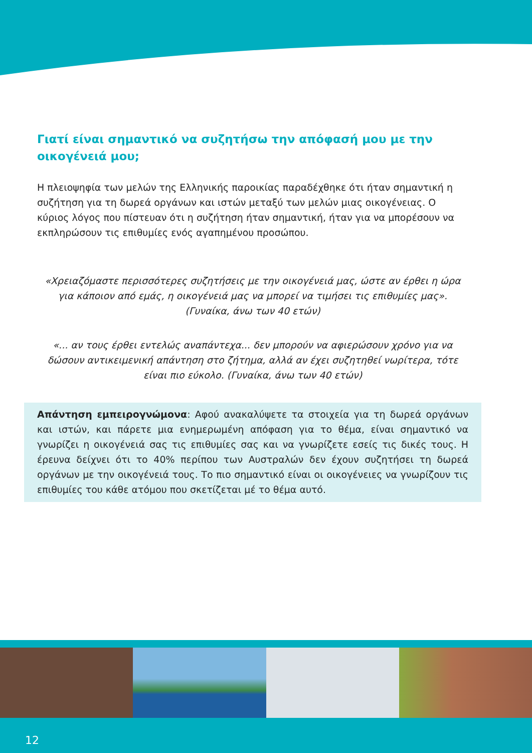Γιατί είναι σημαντικό να συζητήσω την απόφασή μου με την οικογένειά μου;
Η πλειοψηφία των μελών της Ελληνικής παροικίας παραδέχθηκε ότι ήταν σημαντική η συζήτηση για τη δωρεά οργάνων και ιστών μεταξύ των μελών μιας οικογένειας. Ο κύριος λόγος που πίστευαν ότι η συζήτηση ήταν σημαντική, ήταν για να μπορέσουν να εκπληρώσουν τις επιθυμίες ενός αγαπημένου προσώπου.
«Χρειαζόμαστε περισσότερες συζητήσεις με την οικογένειά μας, ώστε αν έρθει η ώρα για κάποιον από εμάς, η οικογένειά μας να μπορεί να τιμήσει τις επιθυμίες μας». (Γυναίκα, άνω των 40 ετών)
«... αν τους έρθει εντελώς αναπάντεχα... δεν μπορούν να αφιερώσουν χρόνο για να δώσουν αντικειμενική απάντηση στο ζήτημα, αλλά αν έχει συζητηθεί νωρίτερα, τότε είναι πιο εύκολο. (Γυναίκα, άνω των 40 ετών)
Απάντηση εμπειρογνώμονα: Αφού ανακαλύψετε τα στοιχεία για τη δωρεά οργάνων και ιστών, και πάρετε μια ενημερωμένη απόφαση για το θέμα, είναι σημαντικό να γνωρίζει η οικογένειά σας τις επιθυμίες σας και να γνωρίζετε εσείς τις δικές τους. Η έρευνα δείχνει ότι το 40% περίπου των Αυστραλών δεν έχουν συζητήσει τη δωρεά οργάνων με την οικογένειά τους. Το πιο σημαντικό είναι οι οικογένειες να γνωρίζουν τις επιθυμίες του κάθε ατόμου που σκετίζεται μέ το θέμα αυτό.
12